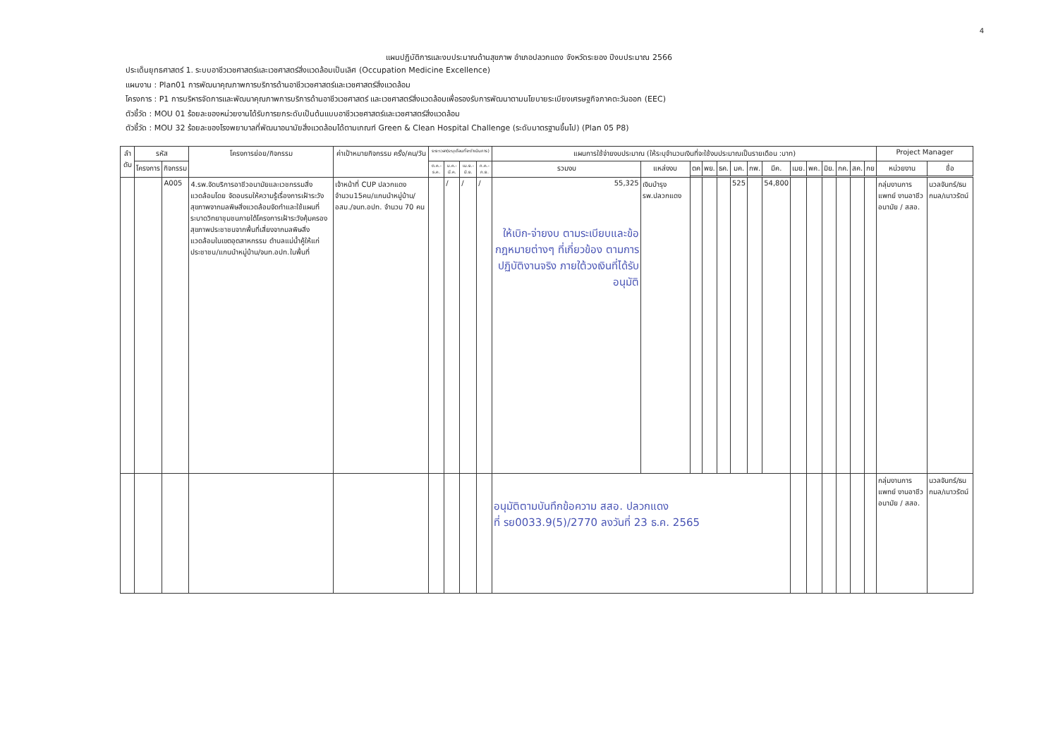4
แผนปฏิบัติการและงบประมาณด้านสุขภาพ อำเภอปลวกแดง จังหวัดระยอง ปีงบประมาณ 2566
ประเด็นยุทธศาสตร์ 1. ระบบอาชีวเวชศาสตร์และเวชศาสตร์สิ่งแวดล้อมเป็นเลิศ (Occupation Medicine Excellence)
แผนงาน : Plan01 การพัฒนาคุณภาพการบริการด้านอาชีวเวชศาสตร์และเวชศาสตร์สิ่งแวดล้อม
โครงการ : P1 การบริหารจัดการและพัฒนาคุณภาพการบริการด้านอาชีวเวชศาสตร์ และเวชศาสตร์สิ่งแวดล้อมเพื่อรองรับการพัฒนาตามนโยบายระเบียงเศรษฐกิจภาคตะวันออก (EEC)
ตัวชี้วัด : MOU 01 ร้อยละของหน่วยงานได้รับการยกระดับเป็นต้นแบบอาชีวเวชศาสตร์และเวชศาสตร์สิ่งแวดล้อม
ตัวชี้วัด : MOU 32 ร้อยละของโรงพยาบาลที่พัฒนาอนามัยสิ่งแวดล้อมได้ตามเกณฑ์ Green & Clean Hospital Challenge (ระดับมาตรฐานขึ้นไป) (Plan 05 P8)
| ลำ ดับ | รหัส | | โครงการย่อย/กิจกรรม | ค่าเป้าหมายกิจกรรม ครั้ง/คน/วัน | ระยะเวลา(ระบุเดือนที่จะดำเนินการ) | | | | แผนการใช้จ่ายงบประมาณ (ให้ระบุจำนวนเงินที่จะใช้งบประมาณเป็นรายเดือน :บาท) | | | | | | | | | | | | | | Project Manager | |
| --- | --- | --- | --- | --- | --- | --- | --- | --- | --- | --- | --- | --- | --- | --- | --- | --- | --- | --- | --- | --- | --- | --- | --- | --- |
| | โครงการ | กิจกรรม | | | ต.ค.-ธ.ค. | ม.ค.-มี.ค. | เม.ย.-มิ.ย. | ก.ค.-ก.ย. | รวมงบ | แหล่งงบ | ตค | พย. | ธค. | มค. | กพ. | มีค. | เมย. | พค. | มิย. | กค. | สค. | กย | หน่วยงาน | ชื่อ |
| | | A005 | 4.รพ.จัดบริการอาชีวอนามัยและเวชกรรมสิ่งแวดล้อมโดย จัดอบรมให้ความรู้เรื่องการเฝ้าระวังสุขภาพจากมลพิษสิ่งแวดล้อมจัดทำและใช้แผนที่ระบาดวิทยาชุมชนภายใต้โครงการเฝ้าระวังคุ้มครองสุขภาพประชาชนจากพื้นที่เสี่ยงจากมลพิษสิ่งแวดล้อมในเขตอุตสาหกรรม ตำบลแม่น้ำคู้ให้แก่ประชาชน/แกนนำหมู่บ้าน/จนท.อปท.ในพื้นที่ | เจ้าหน้าที่ CUP ปลวกแดง จำนวน15คน/แกนนำหมู่บ้าน/อสม./จนท.อปท. จำนวน 70 คน | | / | / | / | 55,325 ให้เบิก-จ่ายงบ ตามระเบียบและข้อกฎหมายต่างๆ ที่เกี่ยวข้อง ตามการปฏิบัติงานจริง ภายใต้วงเงินที่ได้รับอนุมัติ | เงินบำรุง รพ.ปลวกแดง | | | | 525 | | 54,800 | | | | | | | กลุ่มงานการแพทย์ งานอาชีวอนามัย / สสอ. | นวลจันทร์/ธนกมล/เนาวรัตน์ |
| | | | | | | | | | อนุมัติตามบันทึกข้อความ สสอ. ปลวกแดง ที่ รย0033.9(5)/2770 ลงวันที่ 23 ธ.ค. 2565 | | | | | | | | | | | | | | กลุ่มงานการแพทย์ งานอาชีวอนามัย / สสอ. | นวลจันทร์/ธนกมล/เนาวรัตน์ |